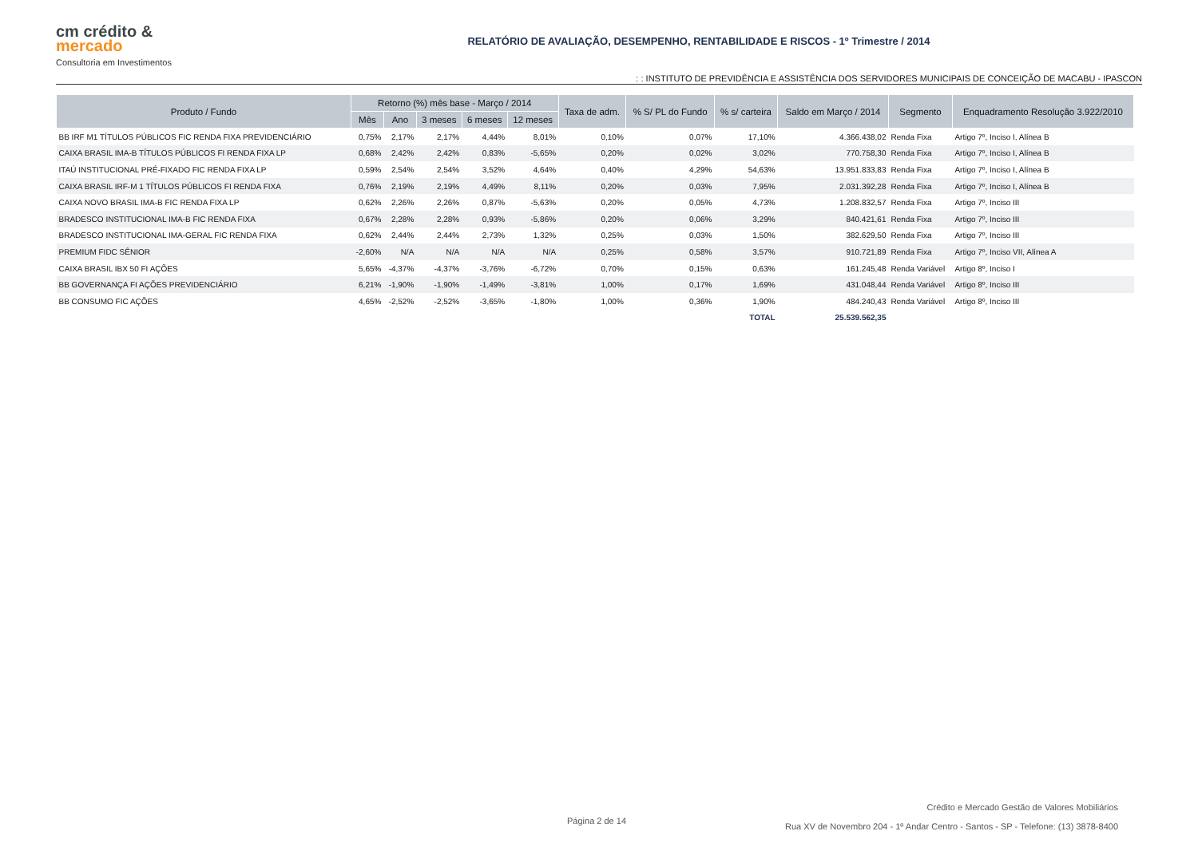cm crédito &
mercado
Consultoria em Investimentos
RELATÓRIO DE AVALIAÇÃO, DESEMPENHO, RENTABILIDADE E RISCOS - 1º Trimestre / 2014
: : INSTITUTO DE PREVIDÊNCIA E ASSISTÊNCIA DOS SERVIDORES MUNICIPAIS DE CONCEIÇÃO DE MACABU - IPASCON
| Produto / Fundo | Retorno (%) mês base - Março / 2014 | | | | | Taxa de adm. | % S/ PL do Fundo | % s/ carteira | Saldo em Março / 2014 | Segmento | Enquadramento Resolução 3.922/2010 |
| --- | --- | --- | --- | --- | --- | --- | --- | --- | --- | --- | --- |
| | Mês | Ano | 3 meses | 6 meses | 12 meses | | | | | | |
| BB IRF M1 TÍTULOS PÚBLICOS FIC RENDA FIXA PREVIDENCIÁRIO | 0,75% | 2,17% | 2,17% | 4,44% | 8,01% | 0,10% | 0,07% | 17,10% | 4.366.438,02 | Renda Fixa | Artigo 7º, Inciso I, Alínea B |
| CAIXA BRASIL IMA-B TÍTULOS PÚBLICOS FI RENDA FIXA LP | 0,68% | 2,42% | 2,42% | 0,83% | -5,65% | 0,20% | 0,02% | 3,02% | 770.758,30 | Renda Fixa | Artigo 7º, Inciso I, Alínea B |
| ITAÚ INSTITUCIONAL PRÉ-FIXADO FIC RENDA FIXA LP | 0,59% | 2,54% | 2,54% | 3,52% | 4,64% | 0,40% | 4,29% | 54,63% | 13.951.833,83 | Renda Fixa | Artigo 7º, Inciso I, Alínea B |
| CAIXA BRASIL IRF-M 1 TÍTULOS PÚBLICOS FI RENDA FIXA | 0,76% | 2,19% | 2,19% | 4,49% | 8,11% | 0,20% | 0,03% | 7,95% | 2.031.392,28 | Renda Fixa | Artigo 7º, Inciso I, Alínea B |
| CAIXA NOVO BRASIL IMA-B FIC RENDA FIXA LP | 0,62% | 2,26% | 2,26% | 0,87% | -5,63% | 0,20% | 0,05% | 4,73% | 1.208.832,57 | Renda Fixa | Artigo 7º, Inciso III |
| BRADESCO INSTITUCIONAL IMA-B FIC RENDA FIXA | 0,67% | 2,28% | 2,28% | 0,93% | -5,86% | 0,20% | 0,06% | 3,29% | 840.421,61 | Renda Fixa | Artigo 7º, Inciso III |
| BRADESCO INSTITUCIONAL IMA-GERAL FIC RENDA FIXA | 0,62% | 2,44% | 2,44% | 2,73% | 1,32% | 0,25% | 0,03% | 1,50% | 382.629,50 | Renda Fixa | Artigo 7º, Inciso III |
| PREMIUM FIDC SÊNIOR | -2,60% | N/A | N/A | N/A | N/A | 0,25% | 0,58% | 3,57% | 910.721,89 | Renda Fixa | Artigo 7º, Inciso VII, Alínea A |
| CAIXA BRASIL IBX 50 FI AÇÕES | 5,65% | -4,37% | -4,37% | -3,76% | -6,72% | 0,70% | 0,15% | 0,63% | 161.245,48 | Renda Variável | Artigo 8º, Inciso I |
| BB GOVERNANÇA FI AÇÕES PREVIDENCIÁRIO | 6,21% | -1,90% | -1,90% | -1,49% | -3,81% | 1,00% | 0,17% | 1,69% | 431.048,44 | Renda Variável | Artigo 8º, Inciso III |
| BB CONSUMO FIC AÇÕES | 4,65% | -2,52% | -2,52% | -3,65% | -1,80% | 1,00% | 0,36% | 1,90% | 484.240,43 | Renda Variável | Artigo 8º, Inciso III |
| | | | | | | | | TOTAL | 25.539.562,35 | | |
Crédito e Mercado Gestão de Valores Mobiliários
Rua XV de Novembro 204 - 1º Andar Centro - Santos - SP - Telefone: (13) 3878-8400
Página 2 de 14